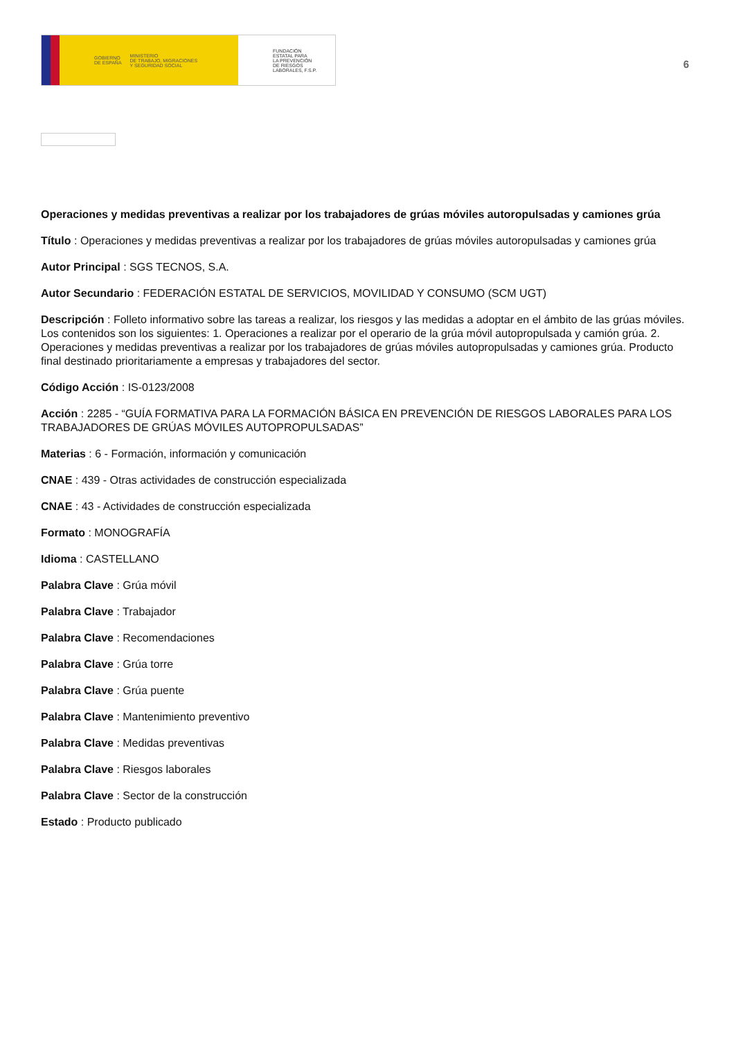GOBIERNO
DE ESPAÑA MINISTERIO
DE TRABAJO, MIGRACIONES
Y SEGURIDAD SOCIAL
FUNDACIÓN
ESTATAL PARA
LA PREVENCIÓN
DE RIESGOS
LABORALES, F.S.P.
6
Operaciones y medidas preventivas a realizar por los trabajadores de grúas móviles autoropulsadas y camiones grúa
Título : Operaciones y medidas preventivas a realizar por los trabajadores de grúas móviles autoropulsadas y camiones grúa
Autor Principal : SGS TECNOS, S.A.
Autor Secundario : FEDERACIÓN ESTATAL DE SERVICIOS, MOVILIDAD Y CONSUMO (SCM UGT)
Descripción : Folleto informativo sobre las tareas a realizar, los riesgos y las medidas a adoptar en el ámbito de las grúas móviles. Los contenidos son los siguientes: 1. Operaciones a realizar por el operario de la grúa móvil autopropulsada y camión grúa. 2. Operaciones y medidas preventivas a realizar por los trabajadores de grúas móviles autopropulsadas y camiones grúa. Producto final destinado prioritariamente a empresas y trabajadores del sector.
Código Acción : IS-0123/2008
Acción : 2285 - “GUÍA FORMATIVA PARA LA FORMACIÓN BÁSICA EN PREVENCIÓN DE RIESGOS LABORALES PARA LOS TRABAJADORES DE GRÚAS MÓVILES AUTOPROPULSADAS”
Materias : 6 - Formación, información y comunicación
CNAE : 439 - Otras actividades de construcción especializada
CNAE : 43 - Actividades de construcción especializada
Formato : MONOGRAFÍA
Idioma : CASTELLANO
Palabra Clave : Grúa móvil
Palabra Clave : Trabajador
Palabra Clave : Recomendaciones
Palabra Clave : Grúa torre
Palabra Clave : Grúa puente
Palabra Clave : Mantenimiento preventivo
Palabra Clave : Medidas preventivas
Palabra Clave : Riesgos laborales
Palabra Clave : Sector de la construcción
Estado : Producto publicado